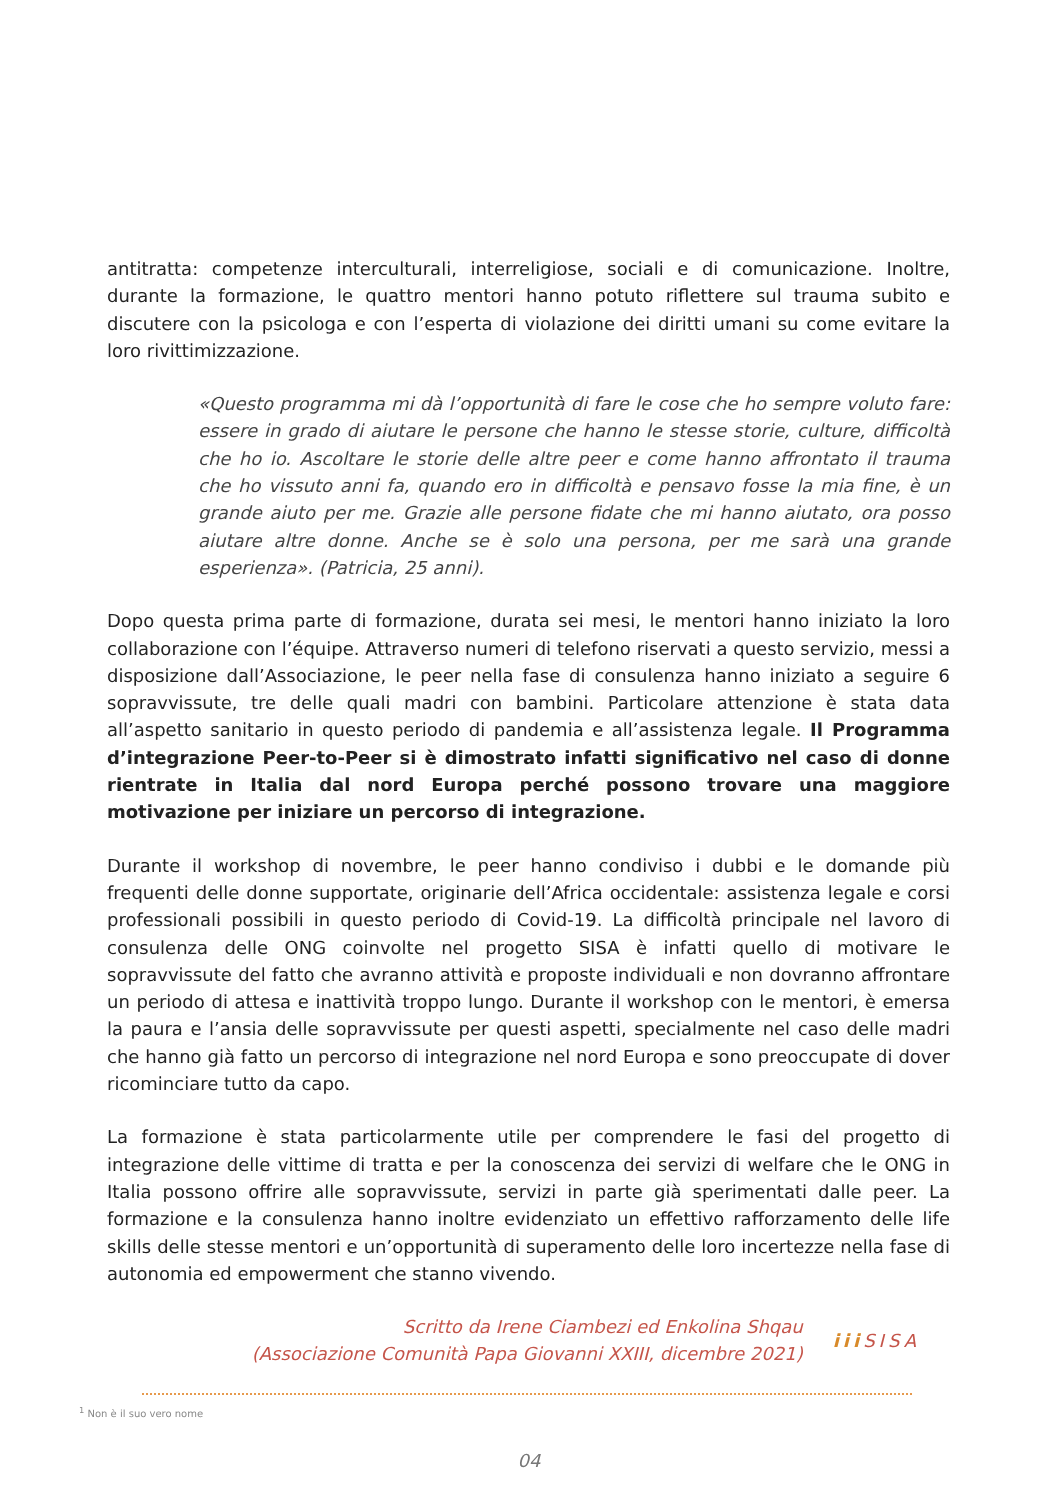antitratta: competenze interculturali, interreligiose, sociali e di comunicazione. Inoltre, durante la formazione, le quattro mentori hanno potuto riflettere sul trauma subito e discutere con la psicologa e con l’esperta di violazione dei diritti umani su come evitare la loro rivittimizzazione.
«Questo programma mi dà l’opportunità di fare le cose che ho sempre voluto fare: essere in grado di aiutare le persone che hanno le stesse storie, culture, difficoltà che ho io. Ascoltare le storie delle altre peer e come hanno affrontato il trauma che ho vissuto anni fa, quando ero in difficoltà e pensavo fosse la mia fine, è un grande aiuto per me. Grazie alle persone fidate che mi hanno aiutato, ora posso aiutare altre donne. Anche se è solo una persona, per me sarà una grande esperienza». (Patricia, 25 anni).
Dopo questa prima parte di formazione, durata sei mesi, le mentori hanno iniziato la loro collaborazione con l’équipe. Attraverso numeri di telefono riservati a questo servizio, messi a disposizione dall’Associazione, le peer nella fase di consulenza hanno iniziato a seguire 6 sopravvissute, tre delle quali madri con bambini. Particolare attenzione è stata data all’aspetto sanitario in questo periodo di pandemia e all’assistenza legale. Il Programma d’integrazione Peer-to-Peer si è dimostrato infatti significativo nel caso di donne rientrate in Italia dal nord Europa perché possono trovare una maggiore motivazione per iniziare un percorso di integrazione.
Durante il workshop di novembre, le peer hanno condiviso i dubbi e le domande più frequenti delle donne supportate, originarie dell’Africa occidentale: assistenza legale e corsi professionali possibili in questo periodo di Covid-19. La difficoltà principale nel lavoro di consulenza delle ONG coinvolte nel progetto SISA è infatti quello di motivare le sopravvissute del fatto che avranno attività e proposte individuali e non dovranno affrontare un periodo di attesa e inattività troppo lungo. Durante il workshop con le mentori, è emersa la paura e l’ansia delle sopravvissute per questi aspetti, specialmente nel caso delle madri che hanno già fatto un percorso di integrazione nel nord Europa e sono preoccupate di dover ricominciare tutto da capo.
La formazione è stata particolarmente utile per comprendere le fasi del progetto di integrazione delle vittime di tratta e per la conoscenza dei servizi di welfare che le ONG in Italia possono offrire alle sopravvissute, servizi in parte già sperimentati dalle peer. La formazione e la consulenza hanno inoltre evidenziato un effettivo rafforzamento delle life skills delle stesse mentori e un’opportunità di superamento delle loro incertezze nella fase di autonomia ed empowerment che stanno vivendo.
Scritto da Irene Ciambezi ed Enkolina Shqau
(Associazione Comunità Papa Giovanni XXIII, dicembre 2021)
ііі SISA
<sup>1</sup> Non è il suo vero nome
04